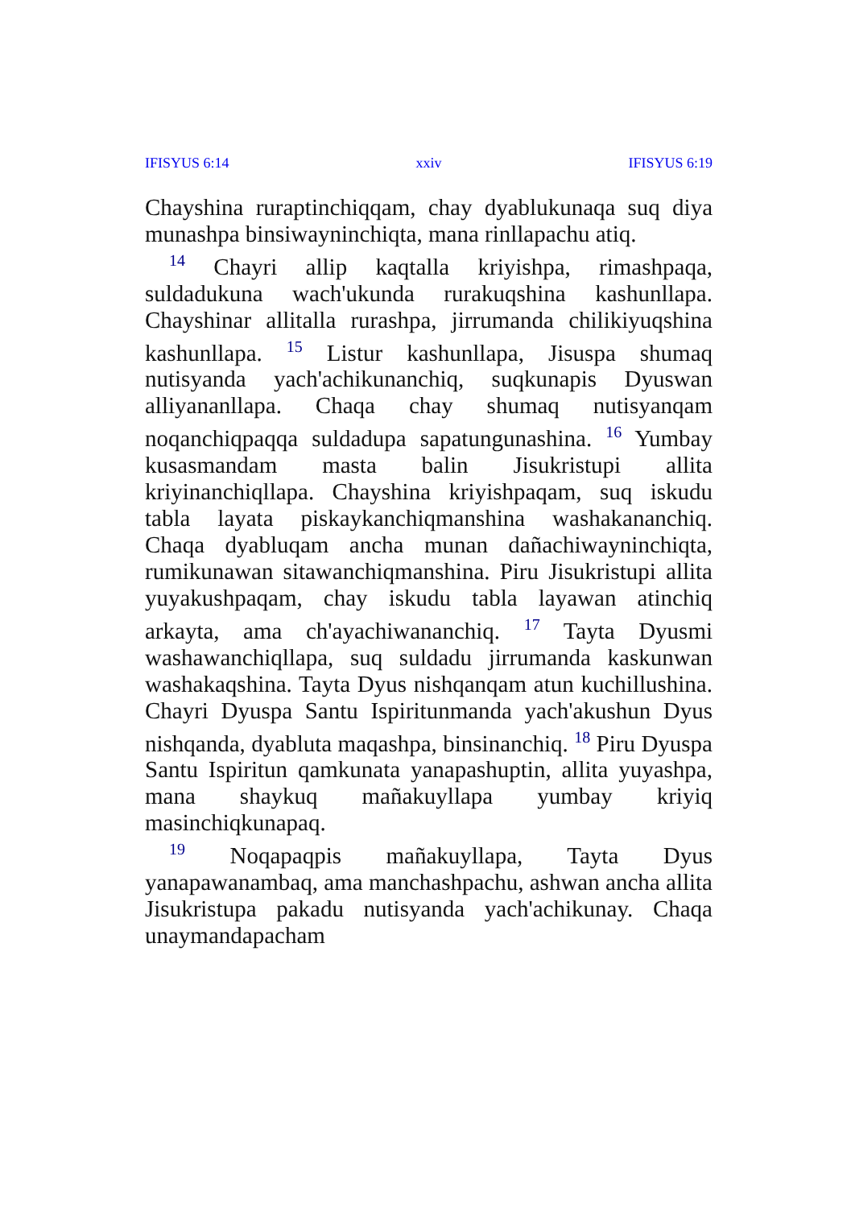IFISYUS 6:14 xxiv IFISYUS 6:19
Chayshina ruraptinchiqqam, chay dyablukunaqa suq diya munashpa binsiwayninchiqta, mana rinllapachu atiq.
<sup>14</sup> Chayri allip kaqtalla kriyishpa, rimashpaqa, suldadukuna wach'ukunda rurakuqshina kashunllapa. Chayshinar allitalla rurashpa, jirrumanda chilikiyuqshina kashunllapa. <sup>15</sup> Listur kashunllapa, Jisuspa shumaq nutisyanda yach'achikunanchiq, suqkunapis Dyuswan alliyananllapa. Chaqa chay shumaq nutisyanqam noqanchiqpaqqa suldadupa sapatungunashina. <sup>16</sup> Yumbay kusasmandam masta balin Jisukristupi allita kriyinanchiqllapa. Chayshina kriyishpaqam, suq iskudu tabla layata piskaykanchiqmanshina washakananchiq. Chaqa dyabluqam ancha munan dañachiwayninchiqta, rumikunawan sitawanchiqmanshina. Piru Jisukristupi allita yuyakushpaqam, chay iskudu tabla layawan atinchiq arkayta, ama ch'ayachiwananchiq. <sup>17</sup> Tayta Dyusmi washawanchiqllapa, suq suldadu jirrumanda kaskunwan washakaqshina. Tayta Dyus nishqanqam atun kuchillushina. Chayri Dyuspa Santu Ispiritunmanda yach'akushun Dyus nishqanda, dyabluta maqashpa, binsinanchiq. <sup>18</sup> Piru Dyuspa Santu Ispiritun qamkunata yanapashuptin, allita yuyashpa, mana shaykuq mañakuyllapa yumbay kriyiq masinchiqkunapaq.
<sup>19</sup> Noqapaqpis mañakuyllapa, Tayta Dyus yanapawanambaq, ama manchashpachu, ashwan ancha allita Jisukristupa pakadu nutisyanda yach'achikunay. Chaqa unaymandapacham